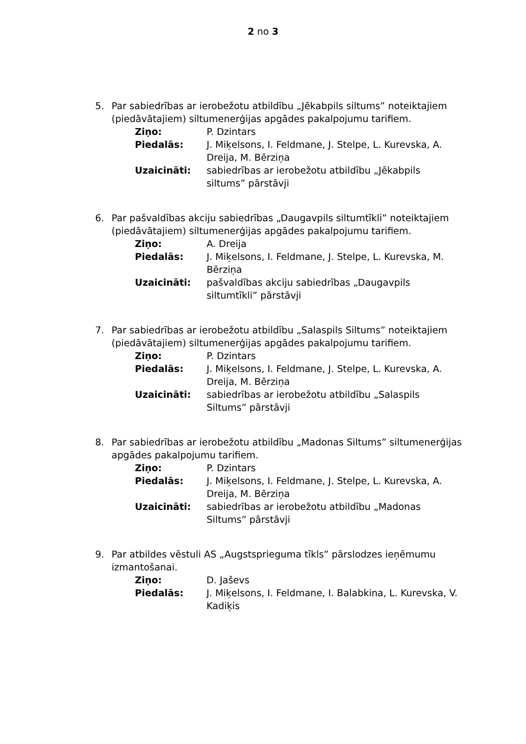2 no 3
5. Par sabiedrības ar ierobežotu atbildību „Jēkabpils siltums” noteiktajiem (piedāvātajiem) siltumenerģijas apgādes pakalpojumu tarifiem.
| Ziņo: | P. Dzintars |
| Piedalās: | J. Miķelsons, I. Feldmane, J. Stelpe, L. Kurevska, A. Dreija, M. Bērziņa |
| Uzaicināti: | sabiedrības ar ierobežotu atbildību „Jēkabpils siltums” pārstāvji |
6. Par pašvaldības akciju sabiedrības „Daugavpils siltumtīkli” noteiktajiem (piedāvātajiem) siltumenerģijas apgādes pakalpojumu tarifiem.
| Ziņo: | A. Dreija |
| Piedalās: | J. Miķelsons, I. Feldmane, J. Stelpe, L. Kurevska, M. Bērziņa |
| Uzaicināti: | pašvaldības akciju sabiedrības „Daugavpils siltumtīkli” pārstāvji |
7. Par sabiedrības ar ierobežotu atbildību „Salaspils Siltums” noteiktajiem (piedāvātajiem) siltumenerģijas apgādes pakalpojumu tarifiem.
| Ziņo: | P. Dzintars |
| Piedalās: | J. Miķelsons, I. Feldmane, J. Stelpe, L. Kurevska, A. Dreija, M. Bērziņa |
| Uzaicināti: | sabiedrības ar ierobežotu atbildību „Salaspils Siltums” pārstāvji |
8. Par sabiedrības ar ierobežotu atbildību „Madonas Siltums” siltumenerģijas apgādes pakalpojumu tarifiem.
| Ziņo: | P. Dzintars |
| Piedalās: | J. Miķelsons, I. Feldmane, J. Stelpe, L. Kurevska, A. Dreija, M. Bērziņa |
| Uzaicināti: | sabiedrības ar ierobežotu atbildību „Madonas Siltums” pārstāvji |
9. Par atbildes vēstuli AS „Augstsprieguma tīkls” pārslodzes ieņēmumu izmantošanai.
| Ziņo: | D. Jaševs |
| Piedalās: | J. Miķelsons, I. Feldmane, I. Balabkina, L. Kurevska, V. Kadiķis |